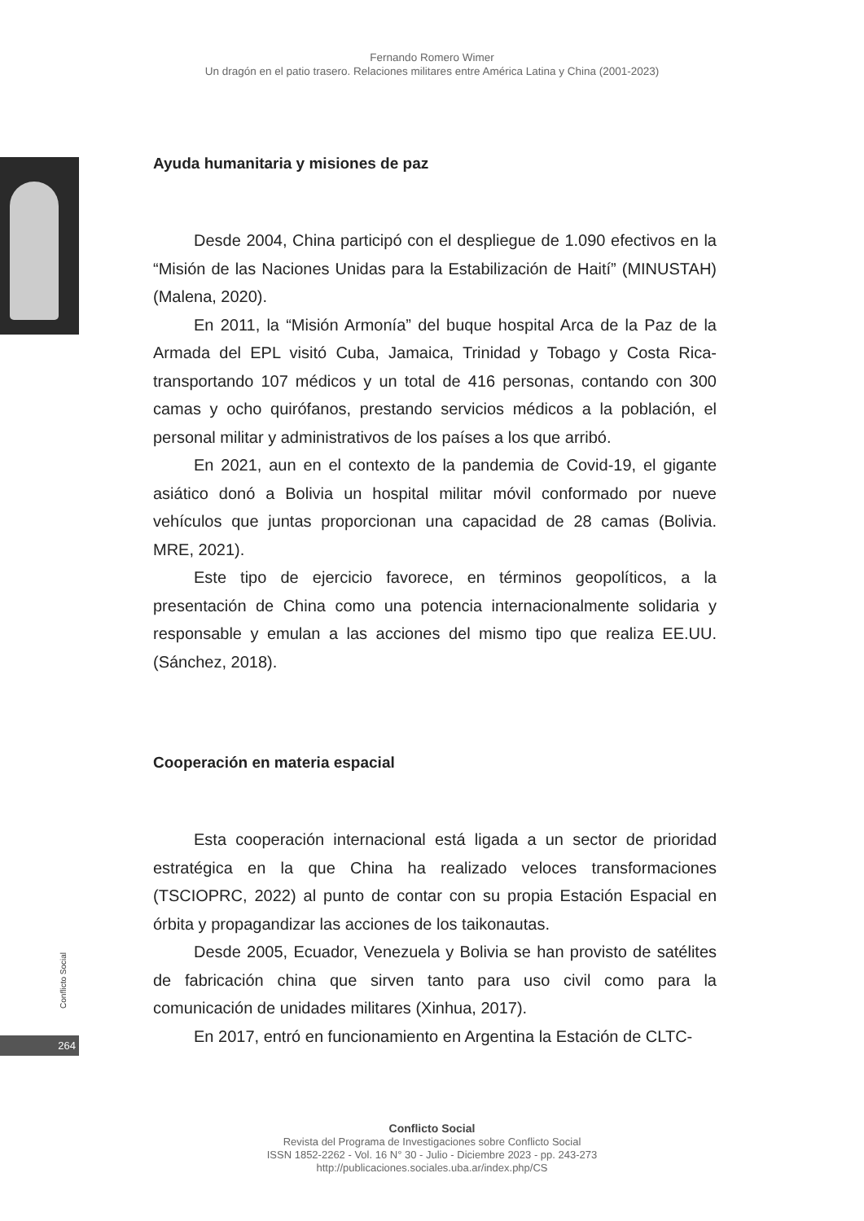Fernando Romero Wimer
Un dragón en el patio trasero. Relaciones militares entre América Latina y China (2001-2023)
Ayuda humanitaria y misiones de paz
Desde 2004, China participó con el despliegue de 1.090 efectivos en la “Misión de las Naciones Unidas para la Estabilización de Haití” (MINUSTAH) (Malena, 2020).
En 2011, la “Misión Armonía” del buque hospital Arca de la Paz de la Armada del EPL visitó Cuba, Jamaica, Trinidad y Tobago y Costa Rica- transportando 107 médicos y un total de 416 personas, contando con 300 camas y ocho quirófanos, prestando servicios médicos a la población, el personal militar y administrativos de los países a los que arribó.
En 2021, aun en el contexto de la pandemia de Covid-19, el gigante asiático donó a Bolivia un hospital militar móvil conformado por nueve vehículos que juntas proporcionan una capacidad de 28 camas (Bolivia. MRE, 2021).
Este tipo de ejercicio favorece, en términos geopolíticos, a la presentación de China como una potencia internacionalmente solidaria y responsable y emulan a las acciones del mismo tipo que realiza EE.UU. (Sánchez, 2018).
Cooperación en materia espacial
Esta cooperación internacional está ligada a un sector de prioridad estratégica en la que China ha realizado veloces transformaciones (TSCIOPRC, 2022) al punto de contar con su propia Estación Espacial en órbita y propagandizar las acciones de los taikonautas.
Desde 2005, Ecuador, Venezuela y Bolivia se han provisto de satélites de fabricación china que sirven tanto para uso civil como para la comunicación de unidades militares (Xinhua, 2017).
En 2017, entró en funcionamiento en Argentina la Estación de CLTC-
Conflicto Social
264
Conflicto Social
Revista del Programa de Investigaciones sobre Conflicto Social
ISSN 1852-2262 - Vol. 16 N° 30 - Julio - Diciembre 2023 - pp. 243-273
http://publicaciones.sociales.uba.ar/index.php/CS